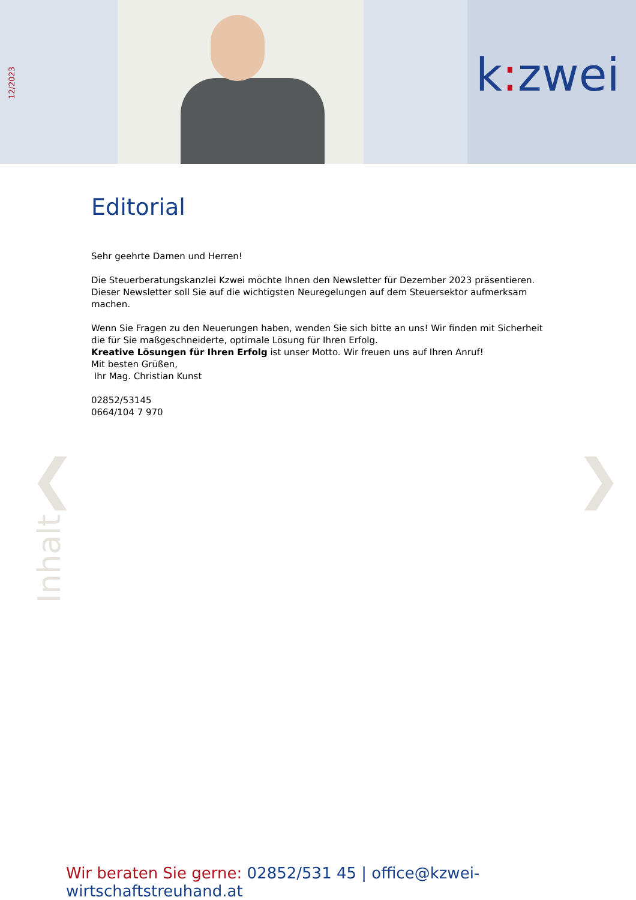12/2023
k: zwei
Editorial
Sehr geehrte Damen und Herren!
Die Steuerberatungskanzlei Kzwei möchte Ihnen den Newsletter für Dezember 2023 präsentieren.
Dieser Newsletter soll Sie auf die wichtigsten Neuregelungen auf dem Steuersektor aufmerksam machen.
Wenn Sie Fragen zu den Neuerungen haben, wenden Sie sich bitte an uns! Wir finden mit Sicherheit die für Sie maßgeschneiderte, optimale Lösung für Ihren Erfolg.
Kreative Lösungen für Ihren Erfolg ist unser Motto. Wir freuen uns auf Ihren Anruf!
Mit besten Grüßen,
Ihr Mag. Christian Kunst
02852/53145
0664/104 7 970
❮ ❯
Inhalt
Wir beraten Sie gerne: 02852/531 45 | office@kzwei-wirtschaftstreuhand.at